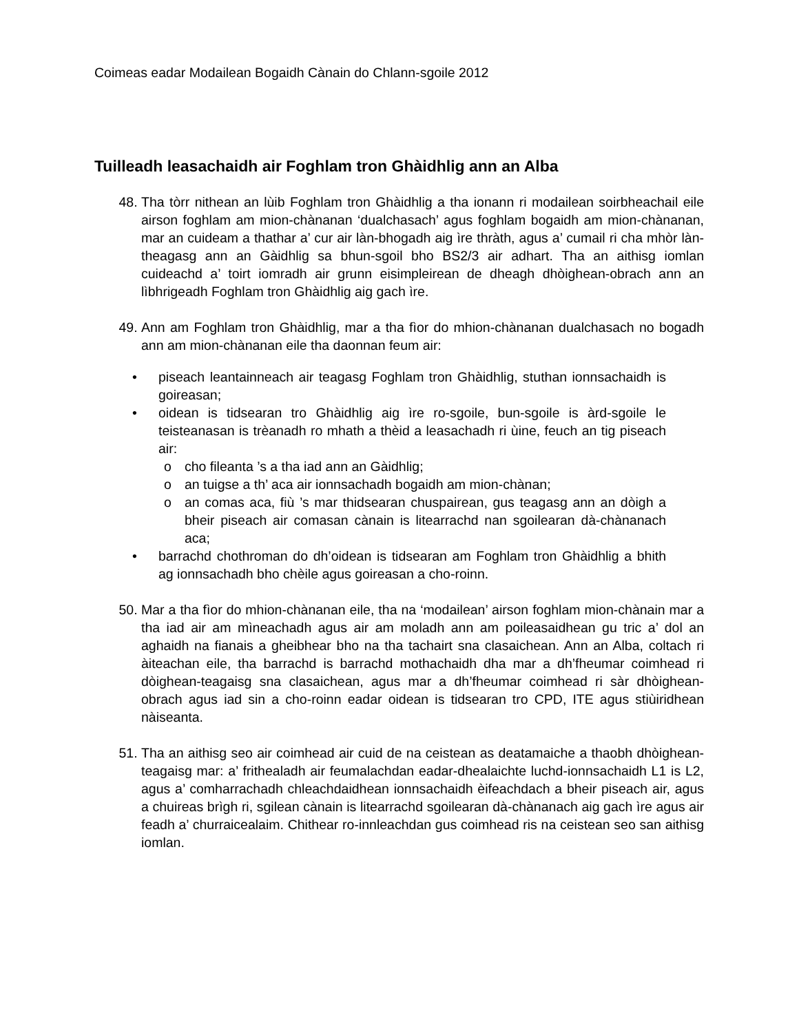Coimeas eadar Modailean Bogaidh Cànain do Chlann-sgoile 2012
Tuilleadh leasachaidh air Foghlam tron Ghàidhlig ann an Alba
48. Tha tòrr nithean an lùib Foghlam tron Ghàidhlig a tha ionann ri modailean soirbheachail eile airson foghlam am mion-chànanan ‘dualchasach’ agus foghlam bogaidh am mion-chànanan, mar an cuideam a thathar a’ cur air làn-bhogadh aig ìre thràth, agus a’ cumail ri cha mhòr làn-theagasg ann an Gàidhlig sa bhun-sgoil bho BS2/3 air adhart. Tha an aithisg iomlan cuideachd a’ toirt iomradh air grunn eisimpleirean de dheagh dhòighean-obrach ann an lìbhrigeadh Foghlam tron Ghàidhlig aig gach ìre.
49. Ann am Foghlam tron Ghàidhlig, mar a tha fìor do mhion-chànanan dualchasach no bogadh ann am mion-chànanan eile tha daonnan feum air:
• piseach leantainneach air teagasg Foghlam tron Ghàidhlig, stuthan ionnsachaidh is goireasan;
• oidean is tidsearan tro Ghàidhlig aig ìre ro-sgoile, bun-sgoile is àrd-sgoile le teisteanasan is trèanadh ro mhath a thèid a leasachadh ri ùine, feuch an tig piseach air:
o cho fileanta ’s a tha iad ann an Gàidhlig;
o an tuigse a th’ aca air ionnsachadh bogaidh am mion-chànan;
o an comas aca, fiù ’s mar thidsearan chuspairean, gus teagasg ann an dòigh a bheir piseach air comasan cànain is litearrachd nan sgoilearan dà-chànanach aca;
• barrachd chothroman do dh’oidean is tidsearan am Foghlam tron Ghàidhlig a bhith ag ionnsachadh bho chèile agus goireasan a cho-roinn.
50. Mar a tha fìor do mhion-chànanan eile, tha na ‘modailean’ airson foghlam mion-chànain mar a tha iad air am mìneachadh agus air am moladh ann am poileasaidhean gu tric a’ dol an aghaidh na fianais a gheibhear bho na tha tachairt sna clasaichean. Ann an Alba, coltach ri àiteachan eile, tha barrachd is barrachd mothachaidh dha mar a dh’fheumar coimhead ri dòighean-teagaisg sna clasaichean, agus mar a dh’fheumar coimhead ri sàr dhòighean-obrach agus iad sin a cho-roinn eadar oidean is tidsearan tro CPD, ITE agus stiùiridhean nàiseanta.
51. Tha an aithisg seo air coimhead air cuid de na ceistean as deatamaiche a thaobh dhòighean-teagaisg mar: a’ frithealadh air feumalachdan eadar-dhealaichte luchd-ionnsachaidh L1 is L2, agus a’ comharrachadh chleachdaidhean ionnsachaidh èifeachdach a bheir piseach air, agus a chuireas brìgh ri, sgilean cànain is litearrachd sgoilearan dà-chànanach aig gach ìre agus air feadh a’ churraicealaim. Chithear ro-innleachdan gus coimhead ris na ceistean seo san aithisg iomlan.